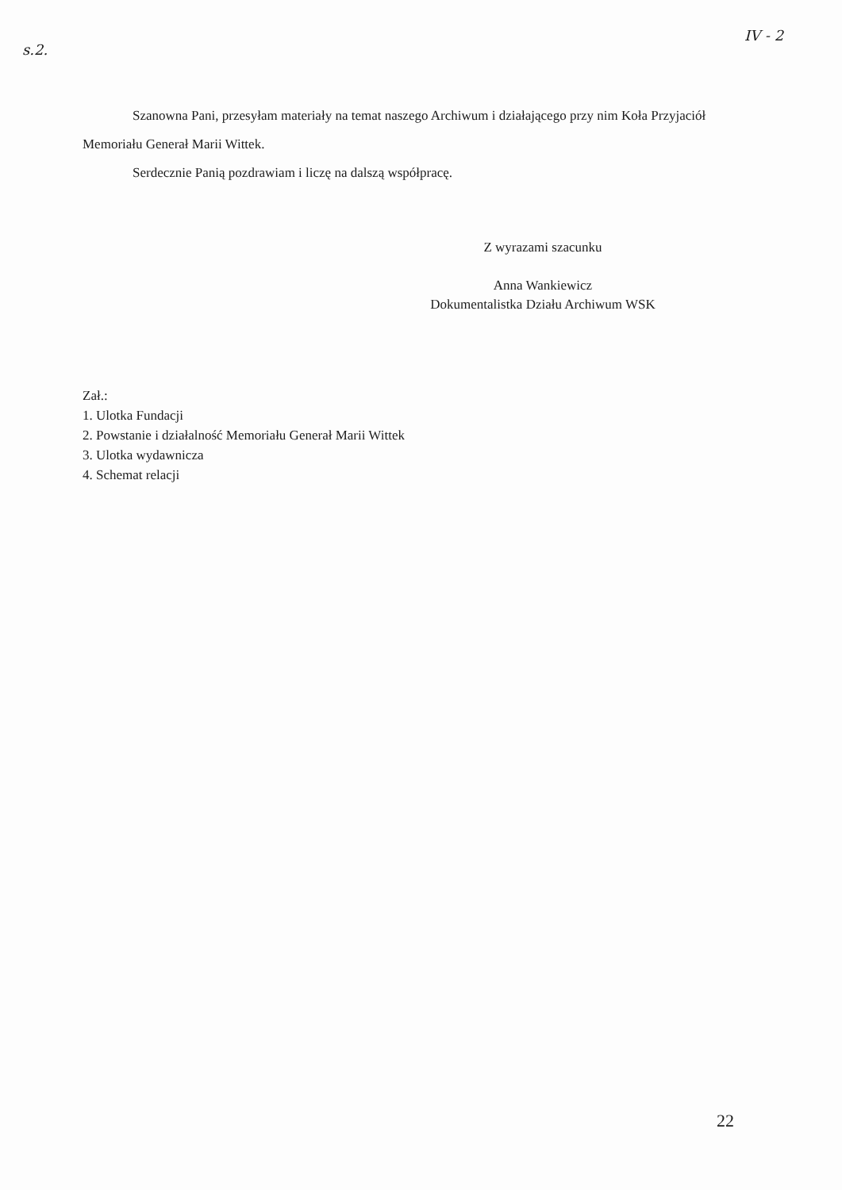s.2.
IV - 2
Szanowna Pani, przesyłam materiały na temat naszego Archiwum i działającego przy nim Koła Przyjaciół Memoriału Generał Marii Wittek.
Serdecznie Panią pozdrawiam i liczę na dalszą współpracę.
Z wyrazami szacunku
Anna Wankiewicz
Dokumentalistka Działu Archiwum WSK
Zał.:
1. Ulotka Fundacji
2. Powstanie i działalność Memoriału Generał Marii Wittek
3. Ulotka wydawnicza
4. Schemat relacji
22